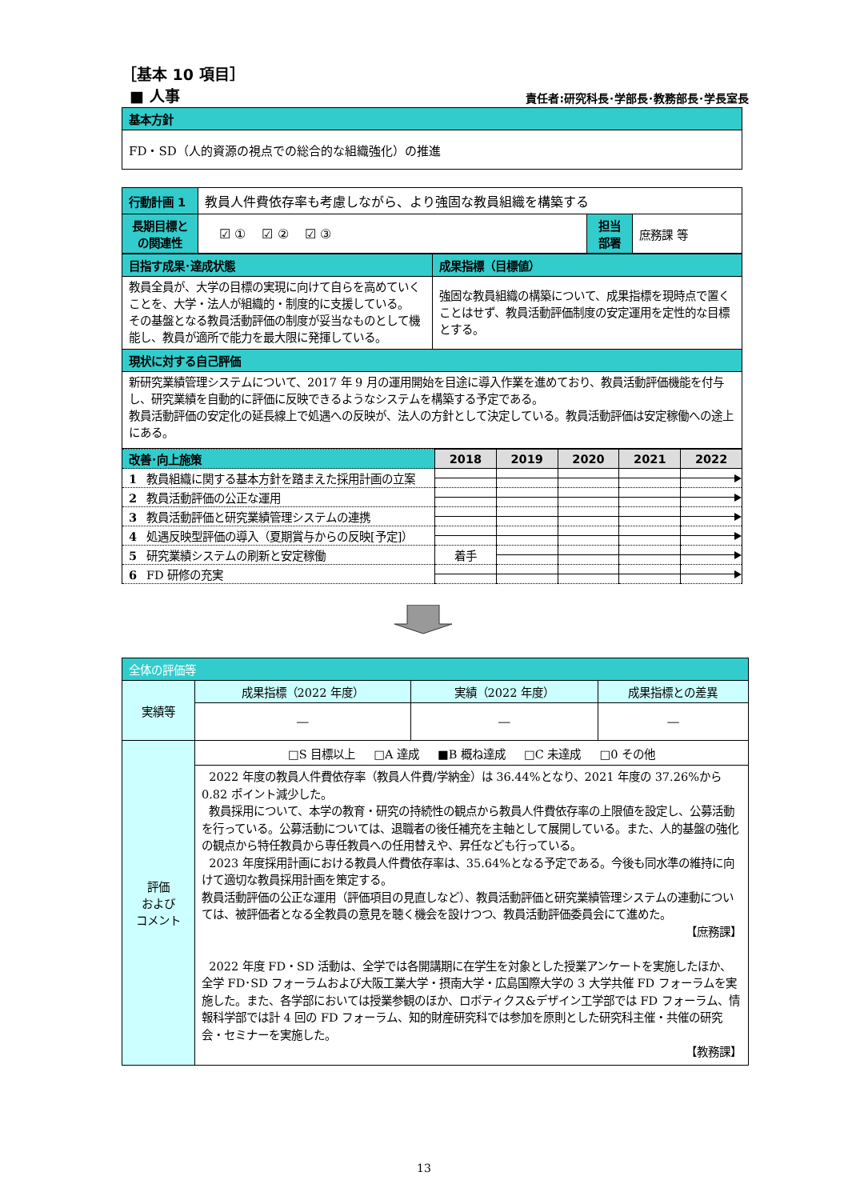［基本 10 項目］
■ 人事
責任者:研究科長･学部長･教務部長･学長室長
| 基本方針 |
| FD・SD（人的資源の視点での総合的な組織強化）の推進 |
| 行動計画 1 | 教員人件費依存率も考慮しながら、より強固な教員組織を構築する | | |
| 長期目標と の関連性 | ☑ ① ☑ ② ☑ ③ | 担当 部署 | 庶務課 等 |
| 目指す成果･達成状態 | 成果指標（目標値） |
| 教員全員が、大学の目標の実現に向けて自らを高めていくことを、大学・法人が組織的・制度的に支援している。 その基盤となる教員活動評価の制度が妥当なものとして機能し、教員が適所で能力を最大限に発揮している。 | 強固な教員組織の構築について、成果指標を現時点で置くことはせず、教員活動評価制度の安定運用を定性的な目標とする。 |
| 現状に対する自己評価 | |
| 新研究業績管理システムについて、2017 年 9 月の運用開始を目途に導入作業を進めており、教員活動評価機能を付与し、研究業績を自動的に評価に反映できるようなシステムを構築する予定である。 教員活動評価の安定化の延長線上で処遇への反映が、法人の方針として決定している。教員活動評価は安定稼働への途上にある。 | |
| 改善･向上施策 | 2018 | 2019 | 2020 | 2021 | 2022 |
| 1 教員組織に関する基本方針を踏まえた採用計画の立案 | | | | | |
| 2 教員活動評価の公正な運用 | | | | | |
| 3 教員活動評価と研究業績管理システムの連携 | | | | | |
| 4 処遇反映型評価の導入（夏期賞与からの反映[予定]） | | | | | |
| 5 研究業績システムの刷新と安定稼働 | 着手 | | | | |
| 6 FD 研修の充実 | | | | | |
| 全体の評価等 | | | |
| 実績等 | 成果指標（2022 年度） | 実績（2022 年度） | 成果指標との差異 |
| | ― | ― | ― |
| 評価 および コメント | □S 目標以上 □A 達成 ■B 概ね達成 □C 未達成 □0 その他 | | |
| | 2022 年度の教員人件費依存率（教員人件費/学納金）は 36.44%となり、2021 年度の 37.26%から 0.82 ポイント減少した。 教員採用について、本学の教育・研究の持続性の観点から教員人件費依存率の上限値を設定し、公募活動を行っている。公募活動については、退職者の後任補充を主軸として展開している。また、人的基盤の強化の観点から特任教員から専任教員への任用替えや、昇任なども行っている。 2023 年度採用計画における教員人件費依存率は、35.64%となる予定である。今後も同水準の維持に向けて適切な教員採用計画を策定する。 教員活動評価の公正な運用（評価項目の見直しなど）、教員活動評価と研究業績管理システムの連動については、被評価者となる全教員の意見を聴く機会を設けつつ、教員活動評価委員会にて進めた。 【庶務課】 2022 年度 FD・SD 活動は、全学では各開講期に在学生を対象とした授業アンケートを実施したほか、全学 FD･SD フォーラムおよび大阪工業大学・摂南大学・広島国際大学の 3 大学共催 FD フォーラムを実施した。また、各学部においては授業参観のほか、ロボティクス&デザイン工学部では FD フォーラム、情報科学部では計 4 回の FD フォーラム、知的財産研究科では参加を原則とした研究科主催・共催の研究会・セミナーを実施した。 【教務課】 | | |
13